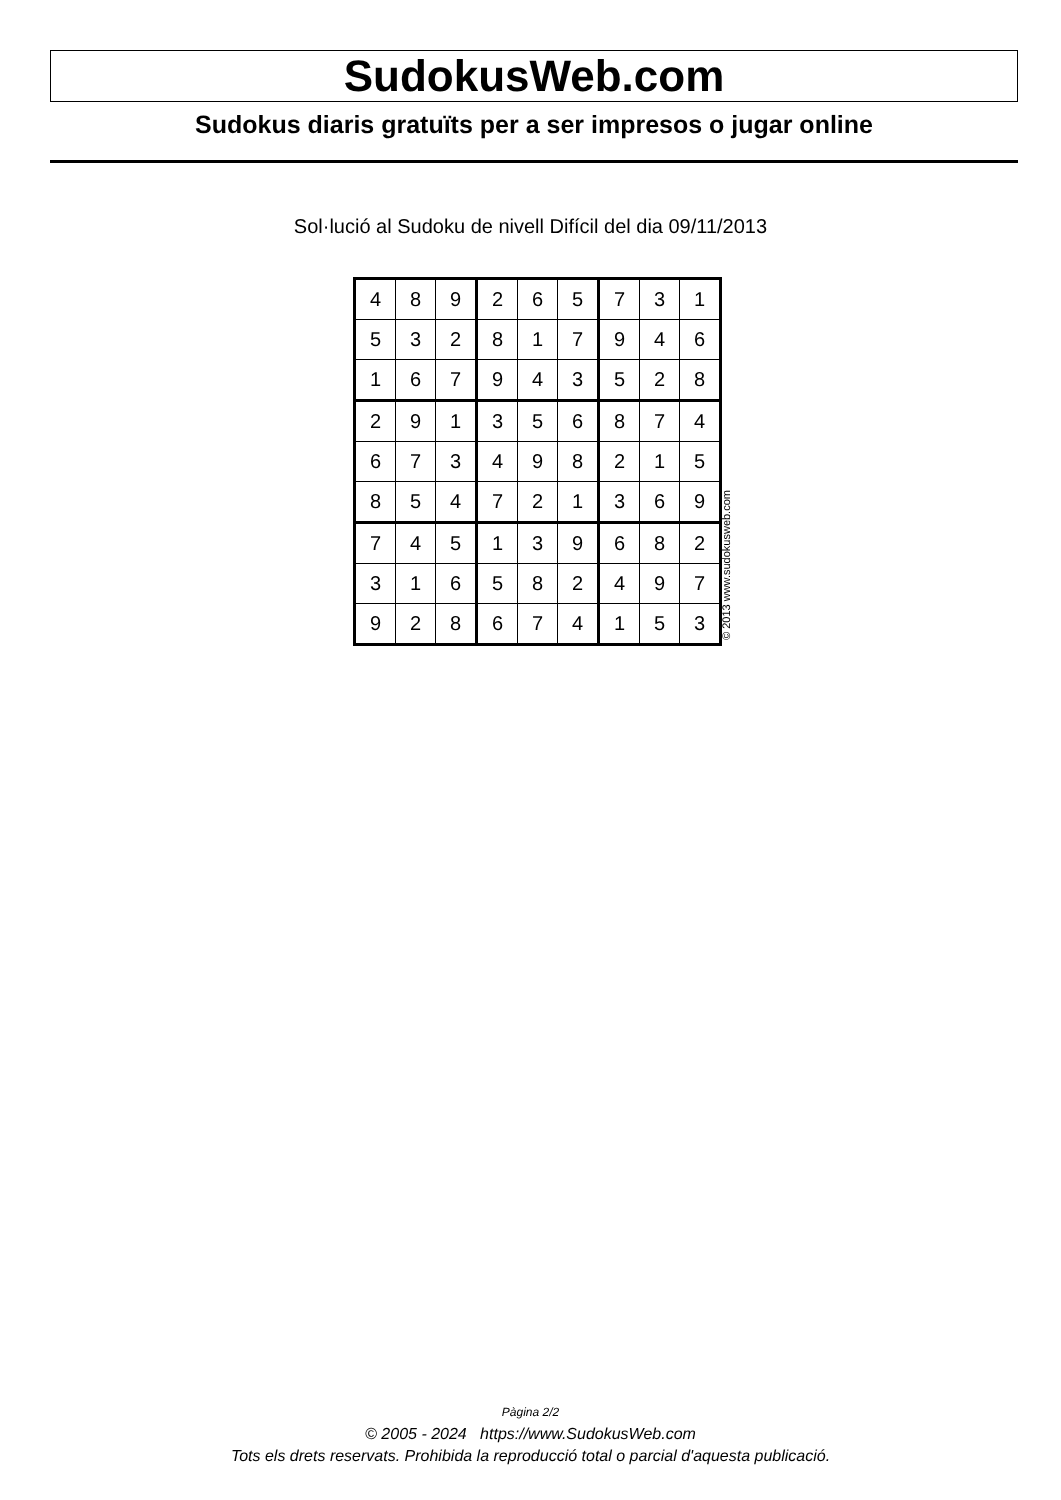SudokusWeb.com
Sudokus diaris gratuïts per a ser impresos o jugar online
Sol·lució al Sudoku de nivell Difícil del dia 09/11/2013
| 4 | 8 | 9 | 2 | 6 | 5 | 7 | 3 | 1 |
| 5 | 3 | 2 | 8 | 1 | 7 | 9 | 4 | 6 |
| 1 | 6 | 7 | 9 | 4 | 3 | 5 | 2 | 8 |
| 2 | 9 | 1 | 3 | 5 | 6 | 8 | 7 | 4 |
| 6 | 7 | 3 | 4 | 9 | 8 | 2 | 1 | 5 |
| 8 | 5 | 4 | 7 | 2 | 1 | 3 | 6 | 9 |
| 7 | 4 | 5 | 1 | 3 | 9 | 6 | 8 | 2 |
| 3 | 1 | 6 | 5 | 8 | 2 | 4 | 9 | 7 |
| 9 | 2 | 8 | 6 | 7 | 4 | 1 | 5 | 3 |
© 2013 www.sudokusweb.com
Pàgina 2/2
© 2005 - 2024 https://www.SudokusWeb.com
Tots els drets reservats. Prohibida la reproducció total o parcial d'aquesta publicació.